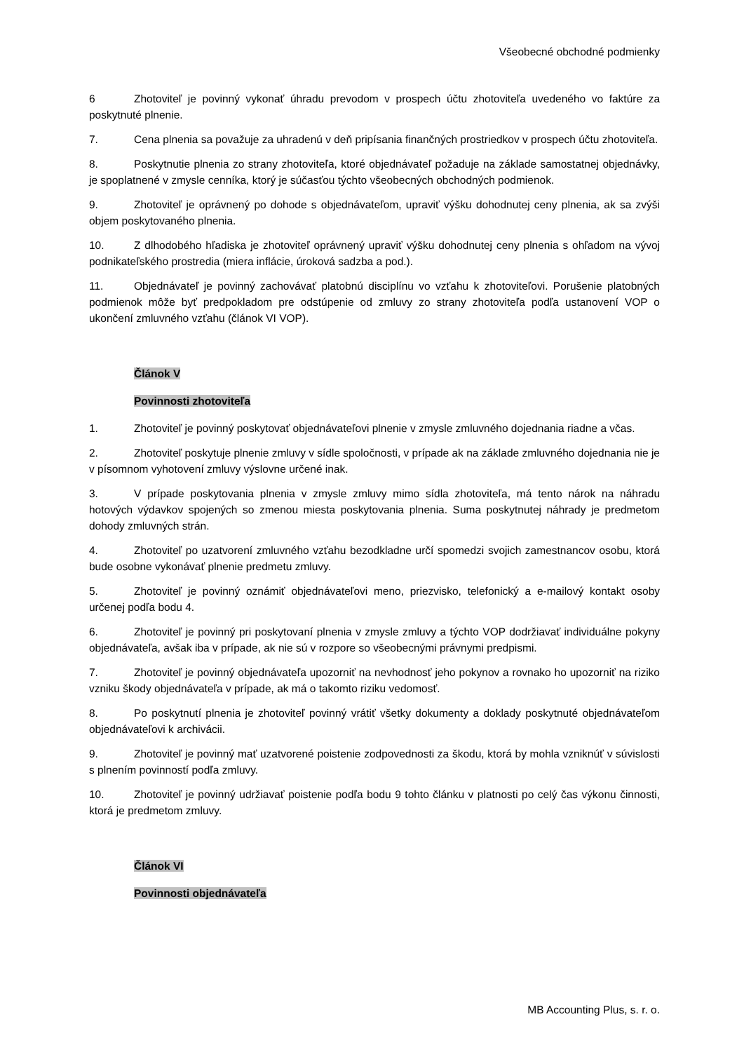Všeobecné obchodné podmienky
6 Zhotoviteľ je povinný vykonať úhradu prevodom v prospech účtu zhotoviteľa uvedeného vo faktúre za poskytnuté plnenie.
7. Cena plnenia sa považuje za uhradenú v deň pripísania finančných prostriedkov v prospech účtu zhotoviteľa.
8. Poskytnutie plnenia zo strany zhotoviteľa, ktoré objednávateľ požaduje na základe samostatnej objednávky, je spoplatnené v zmysle cenníka, ktorý je súčasťou týchto všeobecných obchodných podmienok.
9. Zhotoviteľ je oprávnený po dohode s objednávateľom, upraviť výšku dohodnutej ceny plnenia, ak sa zvýši objem poskytovaného plnenia.
10. Z dlhodobého hľadiska je zhotoviteľ oprávnený upraviť výšku dohodnutej ceny plnenia s ohľadom na vývoj podnikateľského prostredia (miera inflácie, úroková sadzba a pod.).
11. Objednávateľ je povinný zachovávať platobnú disciplínu vo vzťahu k zhotoviteľovi. Porušenie platobných podmienok môže byť predpokladom pre odstúpenie od zmluvy zo strany zhotoviteľa podľa ustanovení VOP o ukončení zmluvného vzťahu (článok VI VOP).
Článok V
Povinnosti zhotoviteľa
1. Zhotoviteľ je povinný poskytovať objednávateľovi plnenie v zmysle zmluvného dojednania riadne a včas.
2. Zhotoviteľ poskytuje plnenie zmluvy v sídle spoločnosti, v prípade ak na základe zmluvného dojednania nie je v písomnom vyhotovení zmluvy výslovne určené inak.
3. V prípade poskytovania plnenia v zmysle zmluvy mimo sídla zhotoviteľa, má tento nárok na náhradu hotových výdavkov spojených so zmenou miesta poskytovania plnenia. Suma poskytnutej náhrady je predmetom dohody zmluvných strán.
4. Zhotoviteľ po uzatvorení zmluvného vzťahu bezodkladne určí spomedzi svojich zamestnancov osobu, ktorá bude osobne vykonávať plnenie predmetu zmluvy.
5. Zhotoviteľ je povinný oznámiť objednávateľovi meno, priezvisko, telefonický a e-mailový kontakt osoby určenej podľa bodu 4.
6. Zhotoviteľ je povinný pri poskytovaní plnenia v zmysle zmluvy a týchto VOP dodržiavať individuálne pokyny objednávateľa, avšak iba v prípade, ak nie sú v rozpore so všeobecnými právnymi predpismi.
7. Zhotoviteľ je povinný objednávateľa upozorniť na nevhodnosť jeho pokynov a rovnako ho upozorniť na riziko vzniku škody objednávateľa v prípade, ak má o takomto riziku vedomosť.
8. Po poskytnutí plnenia je zhotoviteľ povinný vrátiť všetky dokumenty a doklady poskytnuté objednávateľom objednávateľovi k archivácii.
9. Zhotoviteľ je povinný mať uzatvorené poistenie zodpovednosti za škodu, ktorá by mohla vzniknúť v súvislosti s plnením povinností podľa zmluvy.
10. Zhotoviteľ je povinný udržiavať poistenie podľa bodu 9 tohto článku v platnosti po celý čas výkonu činnosti, ktorá je predmetom zmluvy.
Článok VI
Povinnosti objednávateľa
MB Accounting Plus, s. r. o.